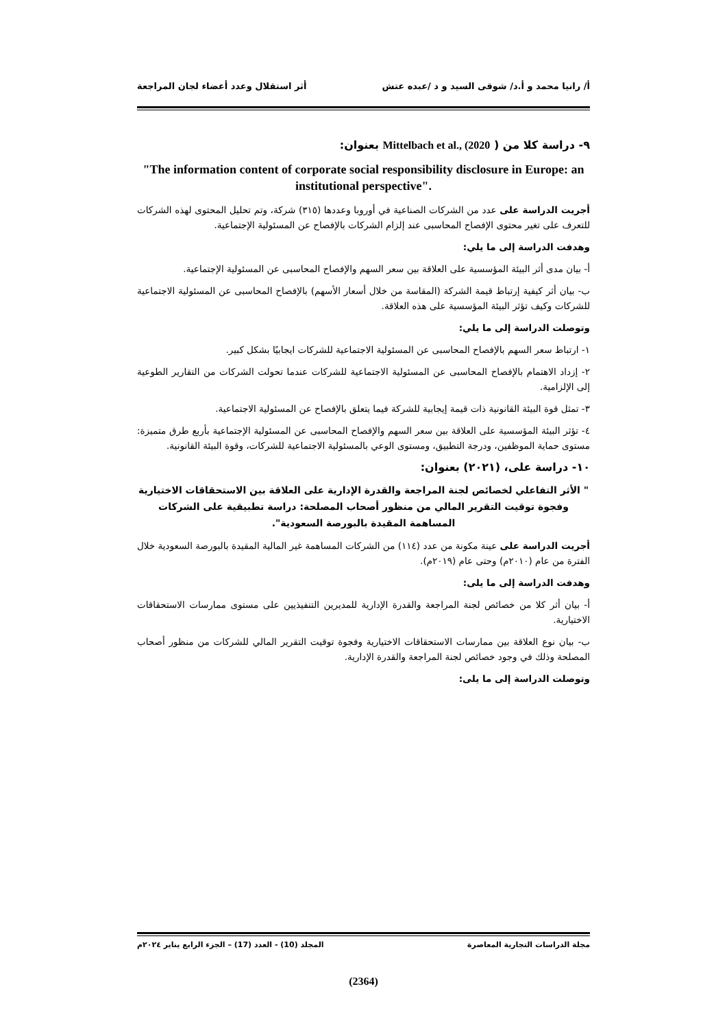أ/ رانيا محمد و أ.د/ شوقى السيد و د /عبده عتش أثر استقلال وعدد أعضاء لجان المراجعة
٩- دراسة كلا من ( Mittelbach et al., (2020 بعنوان:
"The information content of corporate social responsibility disclosure in Europe: an institutional perspective".
أجريت الدراسة على عدد من الشركات الصناعية في أوروبا وعددها (٣١٥) شركة، وتم تحليل المحتوى لهذه الشركات للتعرف على تغير محتوى الإفصاح المحاسبى عند إلزام الشركات بالإفصاح عن المسئولية الإجتماعية.
وهدفت الدراسة إلى ما يلي:
أ- بيان مدى أثر البيئة المؤسسية على العلاقة بين سعر السهم والإفصاح المحاسبى عن المسئولية الإجتماعية.
ب- بيان أثر كيفية إرتباط قيمة الشركة (المقاسة من خلال أسعار الأسهم) بالإفصاح المحاسبى عن المسئولية الاجتماعية للشركات وكيف تؤثر البيئة المؤسسية على هذه العلاقة.
وتوصلت الدراسة إلى ما يلي:
١- ارتباط سعر السهم بالإفصاح المحاسبى عن المسئولية الاجتماعية للشركات ايجابيًا بشكل كبير.
٢- إزداد الاهتمام بالإفصاح المحاسبى عن المسئولية الاجتماعية للشركات عندما تحولت الشركات من التقارير الطوعية إلى الإلزامية.
٣- تمثل قوة البيئة القانونية ذات قيمة إيجابية للشركة فيما يتعلق بالإفصاح عن المسئولية الاجتماعية.
٤- تؤثر البيئة المؤسسية على العلاقة بين سعر السهم والإفصاح المحاسبى عن المسئولية الإجتماعية بأربع طرق متميزة: مستوى حماية الموظفين، ودرجة التطبيق، ومستوى الوعي بالمسئولية الاجتماعية للشركات، وقوة البيئة القانونية.
١٠- دراسة على، (٢٠٢١) بعنوان:
" الأثر التفاعلي لخصائص لجنة المراجعة والقدرة الإدارية على العلاقة بين الاستحقاقات الاختيارية وفجوة توقيت التقرير المالي من منظور أصحاب المصلحة: دراسة تطبيقية على الشركات المساهمة المقيدة بالبورصة السعودية".
أجريت الدراسة على عينة مكونة من عدد (١١٤) من الشركات المساهمة غير المالية المقيدة بالبورصة السعودية خلال الفترة من عام (٢٠١٠م) وحتى عام (٢٠١٩م).
وهدفت الدراسة إلى ما يلى:
أ- بيان أثر كلا من خصائص لجنة المراجعة والقدرة الإدارية للمديرين التنفيذيين على مستوى ممارسات الاستحقاقات الاختيارية.
ب- بيان نوع العلاقة بين ممارسات الاستحقاقات الاختيارية وفجوة توقيت التقرير المالي للشركات من منظور أصحاب المصلحة وذلك في وجود خصائص لجنة المراجعة والقدرة الإدارية.
وتوصلت الدراسة إلى ما يلى:
مجلة الدراسات التجارية المعاصرة المجلد (10) - العدد (17) – الجزء الرابع يناير ٢٠٢٤م
(2364)